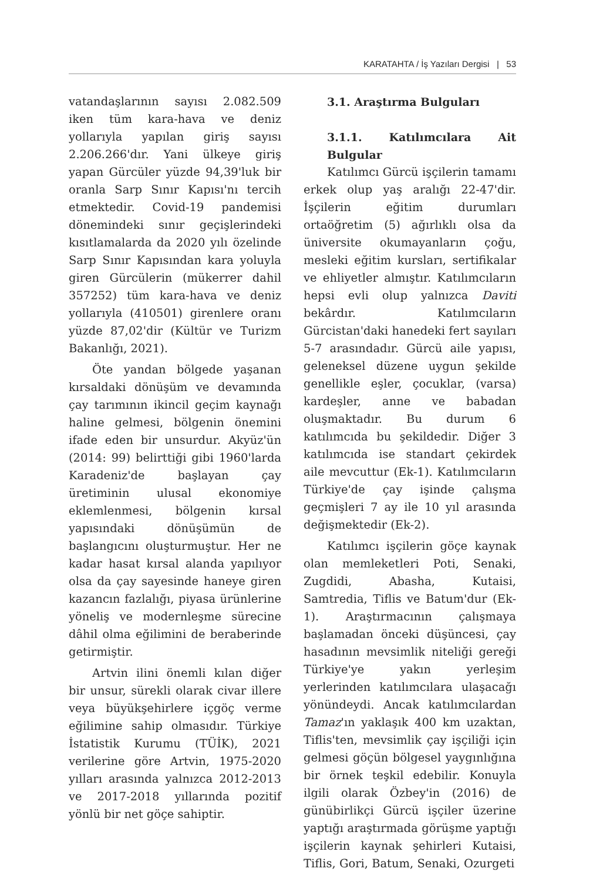KARATAHTA / İş Yazıları Dergisi | 53
vatandaşlarının sayısı 2.082.509 iken tüm kara-hava ve deniz yollarıyla yapılan giriş sayısı 2.206.266'dır. Yani ülkeye giriş yapan Gürcüler yüzde 94,39'luk bir oranla Sarp Sınır Kapısı'nı tercih etmektedir. Covid-19 pandemisi dönemindeki sınır geçişlerindeki kısıtlamalarda da 2020 yılı özelinde Sarp Sınır Kapısından kara yoluyla giren Gürcülerin (mükerrer dahil 357252) tüm kara-hava ve deniz yollarıyla (410501) girenlere oranı yüzde 87,02'dir (Kültür ve Turizm Bakanlığı, 2021).
Öte yandan bölgede yaşanan kırsaldaki dönüşüm ve devamında çay tarımının ikincil geçim kaynağı haline gelmesi, bölgenin önemini ifade eden bir unsurdur. Akyüz'ün (2014: 99) belirttiği gibi 1960'larda Karadeniz'de başlayan çay üretiminin ulusal ekonomiye eklemlenmesi, bölgenin kırsal yapısındaki dönüşümün de başlangıcını oluşturmuştur. Her ne kadar hasat kırsal alanda yapılıyor olsa da çay sayesinde haneye giren kazancın fazlalığı, piyasa ürünlerine yöneliş ve modernleşme sürecine dâhil olma eğilimini de beraberinde getirmiştir.
Artvin ilini önemli kılan diğer bir unsur, sürekli olarak civar illere veya büyükşehirlere içgöç verme eğilimine sahip olmasıdır. Türkiye İstatistik Kurumu (TÜİK), 2021 verilerine göre Artvin, 1975-2020 yılları arasında yalnızca 2012-2013 ve 2017-2018 yıllarında pozitif yönlü bir net göçe sahiptir.
3.1. Araştırma Bulguları
3.1.1. Katılımcılara Ait Bulgular
Katılımcı Gürcü işçilerin tamamı erkek olup yaş aralığı 22-47'dir. İşçilerin eğitim durumları ortaöğretim (5) ağırlıklı olsa da üniversite okumayanların çoğu, mesleki eğitim kursları, sertifikalar ve ehliyetler almıştır. Katılımcıların hepsi evli olup yalnızca Daviti bekârdır. Katılımcıların Gürcistan'daki hanedeki fert sayıları 5-7 arasındadır. Gürcü aile yapısı, geleneksel düzene uygun şekilde genellikle eşler, çocuklar, (varsa) kardeşler, anne ve babadan oluşmaktadır. Bu durum 6 katılımcıda bu şekildedir. Diğer 3 katılımcıda ise standart çekirdek aile mevcuttur (Ek-1). Katılımcıların Türkiye'de çay işinde çalışma geçmişleri 7 ay ile 10 yıl arasında değişmektedir (Ek-2).
Katılımcı işçilerin göçe kaynak olan memleketleri Poti, Senaki, Zugdidi, Abasha, Kutaisi, Samtredia, Tiflis ve Batum'dur (Ek-1). Araştırmacının çalışmaya başlamadan önceki düşüncesi, çay hasadının mevsimlik niteliği gereği Türkiye'ye yakın yerleşim yerlerinden katılımcılara ulaşacağı yönündeydi. Ancak katılımcılardan Tamaz'ın yaklaşık 400 km uzaktan, Tiflis'ten, mevsimlik çay işçiliği için gelmesi göçün bölgesel yaygınlığına bir örnek teşkil edebilir. Konuyla ilgili olarak Özbey'in (2016) de günübirlikçi Gürcü işçiler üzerine yaptığı araştırmada görüşme yaptığı işçilerin kaynak şehirleri Kutaisi, Tiflis, Gori, Batum, Senaki, Ozurgeti